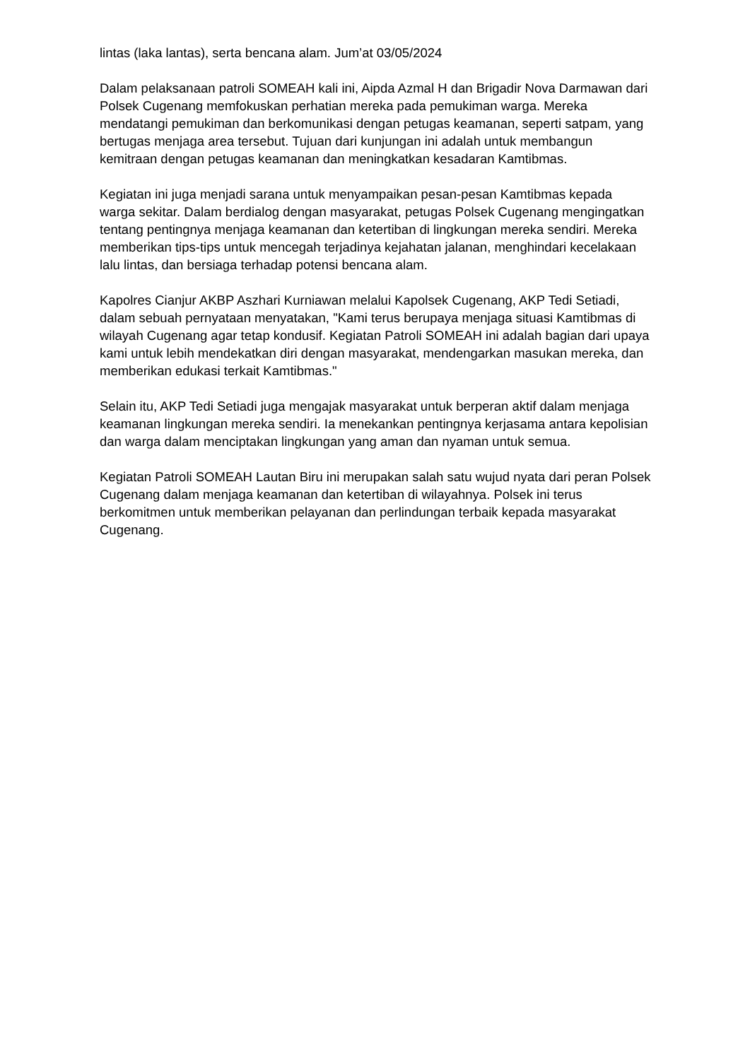lintas (laka lantas), serta bencana alam. Jum’at 03/05/2024
Dalam pelaksanaan patroli SOMEAH kali ini, Aipda Azmal H dan Brigadir Nova Darmawan dari Polsek Cugenang memfokuskan perhatian mereka pada pemukiman warga. Mereka mendatangi pemukiman dan berkomunikasi dengan petugas keamanan, seperti satpam, yang bertugas menjaga area tersebut. Tujuan dari kunjungan ini adalah untuk membangun kemitraan dengan petugas keamanan dan meningkatkan kesadaran Kamtibmas.
Kegiatan ini juga menjadi sarana untuk menyampaikan pesan-pesan Kamtibmas kepada warga sekitar. Dalam berdialog dengan masyarakat, petugas Polsek Cugenang mengingatkan tentang pentingnya menjaga keamanan dan ketertiban di lingkungan mereka sendiri. Mereka memberikan tips-tips untuk mencegah terjadinya kejahatan jalanan, menghindari kecelakaan lalu lintas, dan bersiaga terhadap potensi bencana alam.
Kapolres Cianjur AKBP Aszhari Kurniawan melalui Kapolsek Cugenang, AKP Tedi Setiadi, dalam sebuah pernyataan menyatakan, "Kami terus berupaya menjaga situasi Kamtibmas di wilayah Cugenang agar tetap kondusif. Kegiatan Patroli SOMEAH ini adalah bagian dari upaya kami untuk lebih mendekatkan diri dengan masyarakat, mendengarkan masukan mereka, dan memberikan edukasi terkait Kamtibmas."
Selain itu, AKP Tedi Setiadi juga mengajak masyarakat untuk berperan aktif dalam menjaga keamanan lingkungan mereka sendiri. Ia menekankan pentingnya kerjasama antara kepolisian dan warga dalam menciptakan lingkungan yang aman dan nyaman untuk semua.
Kegiatan Patroli SOMEAH Lautan Biru ini merupakan salah satu wujud nyata dari peran Polsek Cugenang dalam menjaga keamanan dan ketertiban di wilayahnya. Polsek ini terus berkomitmen untuk memberikan pelayanan dan perlindungan terbaik kepada masyarakat Cugenang.